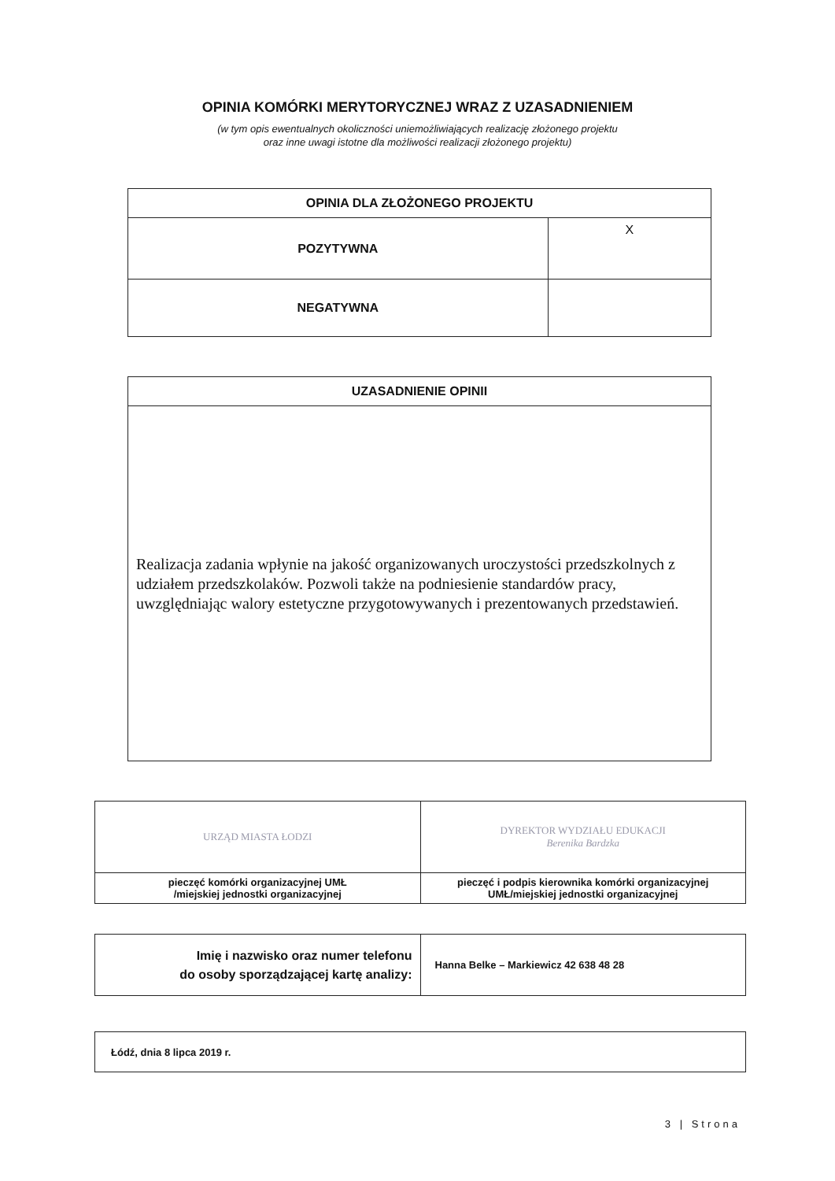OPINIA KOMÓRKI MERYTORYCZNEJ WRAZ Z UZASADNIENIEM
(w tym opis ewentualnych okoliczności uniemożliwiających realizację złożonego projektu
oraz inne uwagi istotne dla możliwości realizacji złożonego projektu)
| OPINIA DLA ZŁOŻONEGO PROJEKTU | |
| --- | --- |
| POZYTYWNA | X |
| NEGATYWNA | |
| UZASADNIENIE OPINII |
| --- |
| Realizacja zadania wpłynie na jakość organizowanych uroczystości przedszkolnych z udziałem przedszkolaków. Pozwoli także na podniesienie standardów pracy, uwzględniając walory estetyczne przygotowywanych i prezentowanych przedstawień. |
| URZĄD MIASTA ŁODZI | DYREKTOR WYDZIAŁU EDUKACJI Berenika Bardzka |
| pieczęć komórki organizacyjnej UMŁ /miejskiej jednostki organizacyjnej | pieczęć i podpis kierownika komórki organizacyjnej UMŁ/miejskiej jednostki organizacyjnej |
| Imię i nazwisko oraz numer telefonu do osoby sporządzającej kartę analizy: | Hanna Belke – Markiewicz 42 638 48 28 |
| Łódź, dnia 8 lipca 2019 r. |
3 | Strona